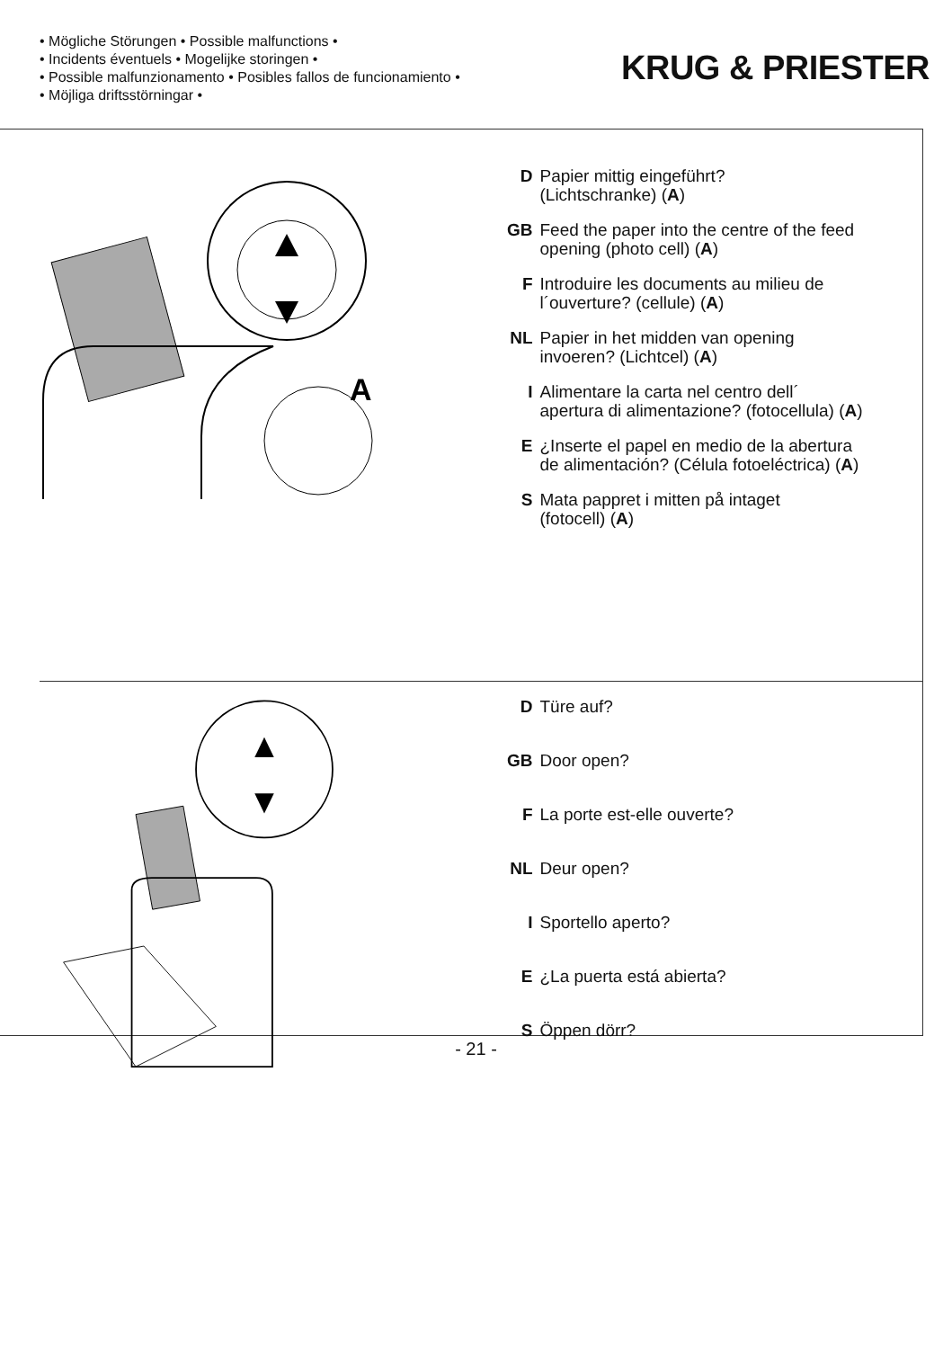• Mögliche Störungen • Possible malfunctions •
• Incidents éventuels • Mogelijke storingen •
• Possible malfunzionamento • Posibles fallos de funcionamiento •
• Möjliga driftsstörningar •
KRUG & PRIESTER
A
| D | Papier mittig eingeführt? (Lichtschranke) ( A ) |
| GB | Feed the paper into the centre of the feed opening (photo cell) ( A ) |
| F | Introduire les documents au milieu de l´ouverture? (cellule) ( A ) |
| NL | Papier in het midden van opening invoeren? (Lichtcel) ( A ) |
| I | Alimentare la carta nel centro dell´ apertura di alimentazione? (fotocellula) ( A ) |
| E | ¿Inserte el papel en medio de la abertura de alimentación? (Célula fotoeléctrica) ( A ) |
| S | Mata pappret i mitten på intaget (fotocell) ( A ) |
| D | Türe auf? |
| GB | Door open? |
| F | La porte est-elle ouverte? |
| NL | Deur open? |
| I | Sportello aperto? |
| E | ¿La puerta está abierta? |
| S | Öppen dörr? |
- 21 -